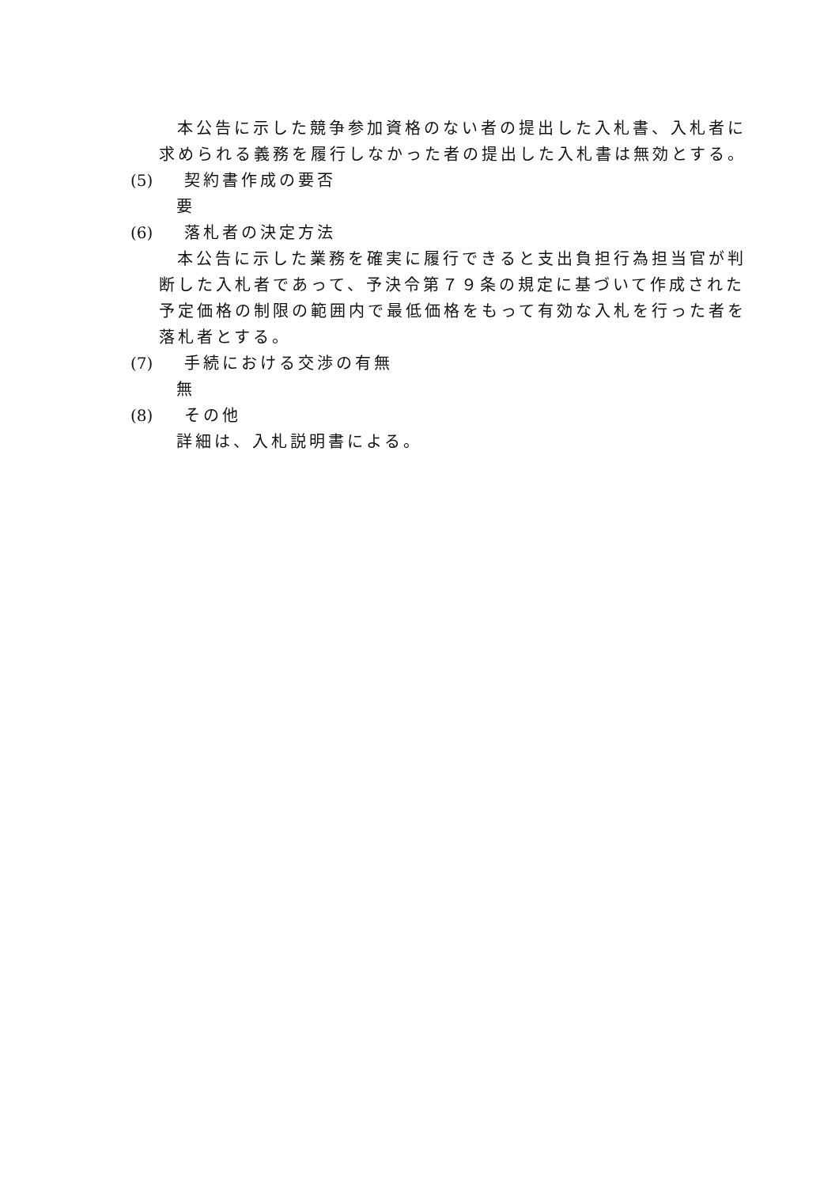本公告に示した競争参加資格のない者の提出した入札書、入札者に求められる義務を履行しなかった者の提出した入札書は無効とする。
(5) 契約書作成の要否
要
(6) 落札者の決定方法
本公告に示した業務を確実に履行できると支出負担行為担当官が判断した入札者であって、予決令第７９条の規定に基づいて作成された予定価格の制限の範囲内で最低価格をもって有効な入札を行った者を落札者とする。
(7) 手続における交渉の有無
無
(8) その他
詳細は、入札説明書による。